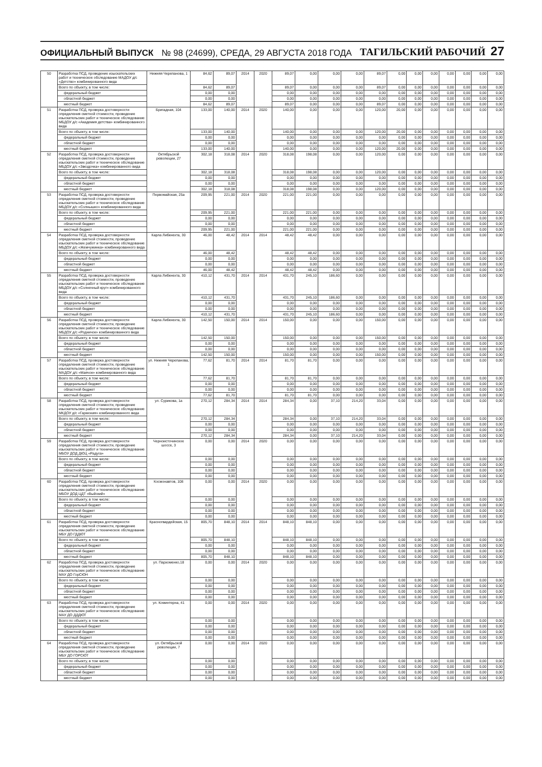ОФИЦИАЛЬНЫЙ ВЫПУСК № 98 (24699), СРЕДА, 29 АВГУСТА 2018 ГОДА ТАГИЛЬСКИЙ РАБОЧИЙ 27
| 50 | Разработка ПСД, проведение изыскательских работ и техническое обследование МАДОУ д/с «Детство» комбинированного вида | Нижняя Черепанова, 1 | 84,62 | 89,07 | 2014 | 2020 | 89,07 | 0,00 | 0,00 | 0,00 | 89,07 | 0,00 | 0,00 | 0,00 | 0,00 | 0,00 | 0,00 | 0,00 |
| | Всего по объекту, в том числе: | | 84,62 | 89,07 | | | 89,07 | 0,00 | 0,00 | 0,00 | 89,07 | 0,00 | 0,00 | 0,00 | 0,00 | 0,00 | 0,00 | 0,00 |
| | федеральный бюджет | | 0,00 | 0,00 | | | 0,00 | 0,00 | 0,00 | 0,00 | 0,00 | 0,00 | 0,00 | 0,00 | 0,00 | 0,00 | 0,00 | 0,00 |
| | областной бюджет | | 0,00 | 0,00 | | | 0,00 | 0,00 | 0,00 | 0,00 | 0,00 | 0,00 | 0,00 | 0,00 | 0,00 | 0,00 | 0,00 | 0,00 |
| | местный бюджет | | 84,62 | 89,07 | | | 89,07 | 0,00 | 0,00 | 0,00 | 89,07 | 0,00 | 0,00 | 0,00 | 0,00 | 0,00 | 0,00 | 0,00 |
| 51 | Разработка ПСД, проверка достоверности определения сметной стоимости, проведение изыскательских работ и техническое обследование МБДОУ д/с «Академия детства» комбинированного вида | Бригадная, 104 | 133,00 | 140,00 | 2014 | 2020 | 140,00 | 0,00 | 0,00 | 0,00 | 120,00 | 20,00 | 0,00 | 0,00 | 0,00 | 0,00 | 0,00 | 0,00 |
| | Всего по объекту, в том числе: | | 133,00 | 140,00 | | | 140,00 | 0,00 | 0,00 | 0,00 | 120,00 | 20,00 | 0,00 | 0,00 | 0,00 | 0,00 | 0,00 | 0,00 |
| | федеральный бюджет | | 0,00 | 0,00 | | | 0,00 | 0,00 | 0,00 | 0,00 | 0,00 | 0,00 | 0,00 | 0,00 | 0,00 | 0,00 | 0,00 | 0,00 |
| | областной бюджет | | 0,00 | 0,00 | | | 0,00 | 0,00 | 0,00 | 0,00 | 0,00 | 0,00 | 0,00 | 0,00 | 0,00 | 0,00 | 0,00 | 0,00 |
| | местный бюджет | | 133,00 | 140,00 | | | 140,00 | 0,00 | 0,00 | 0,00 | 120,00 | 20,00 | 0,00 | 0,00 | 0,00 | 0,00 | 0,00 | 0,00 |
| 52 | Разработка ПСД, проверка достоверности определения сметной стоимости, проведение изыскательских работ и техническое обследование МБДОУ д/с «Звездочка» комбинированного вида | Октябрьской революции, 27 | 302,18 | 318,08 | 2014 | 2020 | 318,08 | 198,08 | 0,00 | 0,00 | 120,00 | 0,00 | 0,00 | 0,00 | 0,00 | 0,00 | 0,00 | 0,00 |
| | Всего по объекту, в том числе: | | 302,18 | 318,08 | | | 318,08 | 198,08 | 0,00 | 0,00 | 120,00 | 0,00 | 0,00 | 0,00 | 0,00 | 0,00 | 0,00 | 0,00 |
| | федеральный бюджет | | 0,00 | 0,00 | | | 0,00 | 0,00 | 0,00 | 0,00 | 0,00 | 0,00 | 0,00 | 0,00 | 0,00 | 0,00 | 0,00 | 0,00 |
| | областной бюджет | | 0,00 | 0,00 | | | 0,00 | 0,00 | 0,00 | 0,00 | 0,00 | 0,00 | 0,00 | 0,00 | 0,00 | 0,00 | 0,00 | 0,00 |
| | местный бюджет | | 302,18 | 318,08 | | | 318,08 | 198,08 | 0,00 | 0,00 | 120,00 | 0,00 | 0,00 | 0,00 | 0,00 | 0,00 | 0,00 | 0,00 |
| 53 | Разработка ПСД, проверка достоверности определения сметной стоимости, проведение изыскательских работ и техническое обследование МБДОУ д/с «Солнышко» комбинированного вида | Первомайская, 25а | 209,95 | 221,00 | 2014 | 2020 | 221,00 | 221,00 | 0,00 | 0,00 | 0,00 | 0,00 | 0,00 | 0,00 | 0,00 | 0,00 | 0,00 | 0,00 |
| | Всего по объекту, в том числе: | | 209,95 | 221,00 | | | 221,00 | 221,00 | 0,00 | 0,00 | 0,00 | 0,00 | 0,00 | 0,00 | 0,00 | 0,00 | 0,00 | 0,00 |
| | федеральный бюджет | | 0,00 | 0,00 | | | 0,00 | 0,00 | 0,00 | 0,00 | 0,00 | 0,00 | 0,00 | 0,00 | 0,00 | 0,00 | 0,00 | 0,00 |
| | областной бюджет | | 0,00 | 0,00 | | | 0,00 | 0,00 | 0,00 | 0,00 | 0,00 | 0,00 | 0,00 | 0,00 | 0,00 | 0,00 | 0,00 | 0,00 |
| | местный бюджет | | 209,95 | 221,00 | | | 221,00 | 221,00 | 0,00 | 0,00 | 0,00 | 0,00 | 0,00 | 0,00 | 0,00 | 0,00 | 0,00 | 0,00 |
| 54 | Разработка ПСД, проверка достоверности определения сметной стоимости, проведение изыскательских работ и техническое обследование МБДОУ д/с «Жемчужинка» комбинированного вида | Карла Либкнехта, 30 | 46,00 | 48,42 | 2014 | 2014 | 48,42 | 48,42 | 0,00 | 0,00 | 0,00 | 0,00 | 0,00 | 0,00 | 0,00 | 0,00 | 0,00 | 0,00 |
| | Всего по объекту, в том числе: | | 46,00 | 48,42 | | | 48,42 | 48,42 | 0,00 | 0,00 | 0,00 | 0,00 | 0,00 | 0,00 | 0,00 | 0,00 | 0,00 | 0,00 |
| | федеральный бюджет | | 0,00 | 0,00 | | | 0,00 | 0,00 | 0,00 | 0,00 | 0,00 | 0,00 | 0,00 | 0,00 | 0,00 | 0,00 | 0,00 | 0,00 |
| | областной бюджет | | 0,00 | 0,00 | | | 0,00 | 0,00 | 0,00 | 0,00 | 0,00 | 0,00 | 0,00 | 0,00 | 0,00 | 0,00 | 0,00 | 0,00 |
| | местный бюджет | | 46,00 | 48,42 | | | 48,42 | 48,42 | 0,00 | 0,00 | 0,00 | 0,00 | 0,00 | 0,00 | 0,00 | 0,00 | 0,00 | 0,00 |
| 55 | Разработка ПСД, проверка достоверности определения сметной стоимости, проведение изыскательских работ и техническое обследование МБДОУ д/с «Солнечный круг» комбинированного вида | Карла Либкнехта, 30 | 410,12 | 431,70 | 2014 | 2014 | 431,70 | 245,10 | 186,60 | 0,00 | 0,00 | 0,00 | 0,00 | 0,00 | 0,00 | 0,00 | 0,00 | 0,00 |
| | Всего по объекту, в том числе: | | 410,12 | 431,70 | | | 431,70 | 245,10 | 186,60 | 0,00 | 0,00 | 0,00 | 0,00 | 0,00 | 0,00 | 0,00 | 0,00 | 0,00 |
| | федеральный бюджет | | 0,00 | 0,00 | | | 0,00 | 0,00 | 0,00 | 0,00 | 0,00 | 0,00 | 0,00 | 0,00 | 0,00 | 0,00 | 0,00 | 0,00 |
| | областной бюджет | | 0,00 | 0,00 | | | 0,00 | 0,00 | 0,00 | 0,00 | 0,00 | 0,00 | 0,00 | 0,00 | 0,00 | 0,00 | 0,00 | 0,00 |
| | местный бюджет | | 410,12 | 431,70 | | | 431,70 | 245,10 | 186,60 | 0,00 | 0,00 | 0,00 | 0,00 | 0,00 | 0,00 | 0,00 | 0,00 | 0,00 |
| 56 | Разработка ПСД, проверка достоверности определения сметной стоимости, проведение изыскательских работ и техническое обследование МБДОУ д/с «Родничок» комбинированного вида | Карла Либкнехта, 30 | 142,50 | 150,00 | 2014 | 2014 | 150,00 | 0,00 | 0,00 | 0,00 | 150,00 | 0,00 | 0,00 | 0,00 | 0,00 | 0,00 | 0,00 | 0,00 |
| | Всего по объекту, в том числе: | | 142,50 | 150,00 | | | 150,00 | 0,00 | 0,00 | 0,00 | 150,00 | 0,00 | 0,00 | 0,00 | 0,00 | 0,00 | 0,00 | 0,00 |
| | федеральный бюджет | | 0,00 | 0,00 | | | 0,00 | 0,00 | 0,00 | 0,00 | 0,00 | 0,00 | 0,00 | 0,00 | 0,00 | 0,00 | 0,00 | 0,00 |
| | областной бюджет | | 0,00 | 0,00 | | | 0,00 | 0,00 | 0,00 | 0,00 | 0,00 | 0,00 | 0,00 | 0,00 | 0,00 | 0,00 | 0,00 | 0,00 |
| | местный бюджет | | 142,50 | 150,00 | | | 150,00 | 0,00 | 0,00 | 0,00 | 150,00 | 0,00 | 0,00 | 0,00 | 0,00 | 0,00 | 0,00 | 0,00 |
| 57 | Разработка ПСД, проверка достоверности определения сметной стоимости, проведение изыскательских работ и техническое обследование МАДОУ д/с «Маячок» комбинированного вида | ул. Нижняя Черепанова, 1 | 77,62 | 81,70 | 2014 | 2014 | 81,70 | 81,70 | 0,00 | 0,00 | 0,00 | 0,00 | 0,00 | 0,00 | 0,00 | 0,00 | 0,00 | 0,00 |
| | Всего по объекту, в том числе: | | 77,62 | 81,70 | | | 81,70 | 81,70 | 0,00 | 0,00 | 0,00 | 0,00 | 0,00 | 0,00 | 0,00 | 0,00 | 0,00 | 0,00 |
| | федеральный бюджет | | 0,00 | 0,00 | | | 0,00 | 0,00 | 0,00 | 0,00 | 0,00 | 0,00 | 0,00 | 0,00 | 0,00 | 0,00 | 0,00 | 0,00 |
| | областной бюджет | | 0,00 | 0,00 | | | 0,00 | 0,00 | 0,00 | 0,00 | 0,00 | 0,00 | 0,00 | 0,00 | 0,00 | 0,00 | 0,00 | 0,00 |
| | местный бюджет | | 77,62 | 81,70 | | | 81,70 | 81,70 | 0,00 | 0,00 | 0,00 | 0,00 | 0,00 | 0,00 | 0,00 | 0,00 | 0,00 | 0,00 |
| 58 | Разработка ПСД, проверка достоверности определения сметной стоимости, проведение изыскательских работ и техническое обследование МКДОУ д/с «Гармония» комбинированного вида | ул. Сурикова, 1а | 270,12 | 284,34 | 2014 | 2014 | 284,34 | 0,00 | 37,10 | 214,20 | 33,04 | 0,00 | 0,00 | 0,00 | 0,00 | 0,00 | 0,00 | 0,00 |
| | Всего по объекту, в том числе: | | 270,12 | 284,34 | | | 284,34 | 0,00 | 37,10 | 214,20 | 33,04 | 0,00 | 0,00 | 0,00 | 0,00 | 0,00 | 0,00 | 0,00 |
| | федеральный бюджет | | 0,00 | 0,00 | | | 0,00 | 0,00 | 0,00 | 0,00 | 0,00 | 0,00 | 0,00 | 0,00 | 0,00 | 0,00 | 0,00 | 0,00 |
| | областной бюджет | | 0,00 | 0,00 | | | 0,00 | 0,00 | 0,00 | 0,00 | 0,00 | 0,00 | 0,00 | 0,00 | 0,00 | 0,00 | 0,00 | 0,00 |
| | местный бюджет | | 270,12 | 284,34 | | | 284,34 | 0,00 | 37,10 | 214,20 | 33,04 | 0,00 | 0,00 | 0,00 | 0,00 | 0,00 | 0,00 | 0,00 |
| 59 | Разработка ПСД, проверка достоверности определения сметной стоимости, проведение изыскательских работ и техническое обследование МБОУ ДОД ДЮЦ «Радуга» | Черноисточинское шоссе, 3 | 0,00 | 0,00 | 2014 | 2020 | 0,00 | 0,00 | 0,00 | 0,00 | 0,00 | 0,00 | 0,00 | 0,00 | 0,00 | 0,00 | 0,00 | 0,00 |
| | Всего по объекту, в том числе: | | 0,00 | 0,00 | | | 0,00 | 0,00 | 0,00 | 0,00 | 0,00 | 0,00 | 0,00 | 0,00 | 0,00 | 0,00 | 0,00 | 0,00 |
| | федеральный бюджет | | 0,00 | 0,00 | | | 0,00 | 0,00 | 0,00 | 0,00 | 0,00 | 0,00 | 0,00 | 0,00 | 0,00 | 0,00 | 0,00 | 0,00 |
| | областной бюджет | | 0,00 | 0,00 | | | 0,00 | 0,00 | 0,00 | 0,00 | 0,00 | 0,00 | 0,00 | 0,00 | 0,00 | 0,00 | 0,00 | 0,00 |
| | местный бюджет | | 0,00 | 0,00 | | | 0,00 | 0,00 | 0,00 | 0,00 | 0,00 | 0,00 | 0,00 | 0,00 | 0,00 | 0,00 | 0,00 | 0,00 |
| 60 | Разработка ПСД, проверка достоверности определения сметной стоимости, проведение изыскательских работ и техническое обследование МБОУ ДОД ЦДТ «Выйский» | Космонавтов, 108 | 0,00 | 0,00 | 2014 | 2020 | 0,00 | 0,00 | 0,00 | 0,00 | 0,00 | 0,00 | 0,00 | 0,00 | 0,00 | 0,00 | 0,00 | 0,00 |
| | Всего по объекту, в том числе: | | 0,00 | 0,00 | | | 0,00 | 0,00 | 0,00 | 0,00 | 0,00 | 0,00 | 0,00 | 0,00 | 0,00 | 0,00 | 0,00 | 0,00 |
| | федеральный бюджет | | 0,00 | 0,00 | | | 0,00 | 0,00 | 0,00 | 0,00 | 0,00 | 0,00 | 0,00 | 0,00 | 0,00 | 0,00 | 0,00 | 0,00 |
| | областной бюджет | | 0,00 | 0,00 | | | 0,00 | 0,00 | 0,00 | 0,00 | 0,00 | 0,00 | 0,00 | 0,00 | 0,00 | 0,00 | 0,00 | 0,00 |
| | местный бюджет | | 0,00 | 0,00 | | | 0,00 | 0,00 | 0,00 | 0,00 | 0,00 | 0,00 | 0,00 | 0,00 | 0,00 | 0,00 | 0,00 | 0,00 |
| 61 | Разработка ПСД, проверка достоверности определения сметной стоимости, проведение изыскательских работ и техническое обследование МБУ ДО ГДДЮТ | Красногвардейская, 15 | 805,70 | 848,10 | 2014 | 2014 | 848,10 | 848,10 | 0,00 | 0,00 | 0,00 | 0,00 | 0,00 | 0,00 | 0,00 | 0,00 | 0,00 | 0,00 |
| | Всего по объекту, в том числе: | | 805,70 | 848,10 | | | 848,10 | 848,10 | 0,00 | 0,00 | 0,00 | 0,00 | 0,00 | 0,00 | 0,00 | 0,00 | 0,00 | 0,00 |
| | федеральный бюджет | | 0,00 | 0,00 | | | 0,00 | 0,00 | 0,00 | 0,00 | 0,00 | 0,00 | 0,00 | 0,00 | 0,00 | 0,00 | 0,00 | 0,00 |
| | областной бюджет | | 0,00 | 0,00 | | | 0,00 | 0,00 | 0,00 | 0,00 | 0,00 | 0,00 | 0,00 | 0,00 | 0,00 | 0,00 | 0,00 | 0,00 |
| | местный бюджет | | 805,70 | 848,10 | | | 848,10 | 848,10 | 0,00 | 0,00 | 0,00 | 0,00 | 0,00 | 0,00 | 0,00 | 0,00 | 0,00 | 0,00 |
| 62 | Разработка ПСД, проверка достоверности определения сметной стоимости, проведение изыскательских работ и техническое обследование МАУ ДО ГорСЮН | ул. Пархоменко,18 | 0,00 | 0,00 | 2014 | 2020 | 0,00 | 0,00 | 0,00 | 0,00 | 0,00 | 0,00 | 0,00 | 0,00 | 0,00 | 0,00 | 0,00 | 0,00 |
| | Всего по объекту, в том числе: | | 0,00 | 0,00 | | | 0,00 | 0,00 | 0,00 | 0,00 | 0,00 | 0,00 | 0,00 | 0,00 | 0,00 | 0,00 | 0,00 | 0,00 |
| | федеральный бюджет | | 0,00 | 0,00 | | | 0,00 | 0,00 | 0,00 | 0,00 | 0,00 | 0,00 | 0,00 | 0,00 | 0,00 | 0,00 | 0,00 | 0,00 |
| | областной бюджет | | 0,00 | 0,00 | | | 0,00 | 0,00 | 0,00 | 0,00 | 0,00 | 0,00 | 0,00 | 0,00 | 0,00 | 0,00 | 0,00 | 0,00 |
| | местный бюджет | | 0,00 | 0,00 | | | 0,00 | 0,00 | 0,00 | 0,00 | 0,00 | 0,00 | 0,00 | 0,00 | 0,00 | 0,00 | 0,00 | 0,00 |
| 63 | Разработка ПСД, проверка достоверности определения сметной стоимости, проведение изыскательских работ и техническое обследование МАУ ДО ДДДЮТ | ул. Коминтерна, 41 | 0,00 | 0,00 | 2014 | 2020 | 0,00 | 0,00 | 0,00 | 0,00 | 0,00 | 0,00 | 0,00 | 0,00 | 0,00 | 0,00 | 0,00 | 0,00 |
| | Всего по объекту, в том числе: | | 0,00 | 0,00 | | | 0,00 | 0,00 | 0,00 | 0,00 | 0,00 | 0,00 | 0,00 | 0,00 | 0,00 | 0,00 | 0,00 | 0,00 |
| | федеральный бюджет | | 0,00 | 0,00 | | | 0,00 | 0,00 | 0,00 | 0,00 | 0,00 | 0,00 | 0,00 | 0,00 | 0,00 | 0,00 | 0,00 | 0,00 |
| | областной бюджет | | 0,00 | 0,00 | | | 0,00 | 0,00 | 0,00 | 0,00 | 0,00 | 0,00 | 0,00 | 0,00 | 0,00 | 0,00 | 0,00 | 0,00 |
| | местный бюджет | | 0,00 | 0,00 | | | 0,00 | 0,00 | 0,00 | 0,00 | 0,00 | 0,00 | 0,00 | 0,00 | 0,00 | 0,00 | 0,00 | 0,00 |
| 64 | Разработка ПСД, проверка достоверности определения сметной стоимости, проведение изыскательских работ и техническое обследование МБУ ДО ГОРСЮТ | ул. Октябрьской революции, 7 | 0,00 | 0,00 | 2014 | 2020 | 0,00 | 0,00 | 0,00 | 0,00 | 0,00 | 0,00 | 0,00 | 0,00 | 0,00 | 0,00 | 0,00 | 0,00 |
| | Всего по объекту, в том числе: | | 0,00 | 0,00 | | | 0,00 | 0,00 | 0,00 | 0,00 | 0,00 | 0,00 | 0,00 | 0,00 | 0,00 | 0,00 | 0,00 | 0,00 |
| | федеральный бюджет | | 0,00 | 0,00 | | | 0,00 | 0,00 | 0,00 | 0,00 | 0,00 | 0,00 | 0,00 | 0,00 | 0,00 | 0,00 | 0,00 | 0,00 |
| | областной бюджет | | 0,00 | 0,00 | | | 0,00 | 0,00 | 0,00 | 0,00 | 0,00 | 0,00 | 0,00 | 0,00 | 0,00 | 0,00 | 0,00 | 0,00 |
| | местный бюджет | | 0,00 | 0,00 | | | 0,00 | 0,00 | 0,00 | 0,00 | 0,00 | 0,00 | 0,00 | 0,00 | 0,00 | 0,00 | 0,00 | 0,00 |